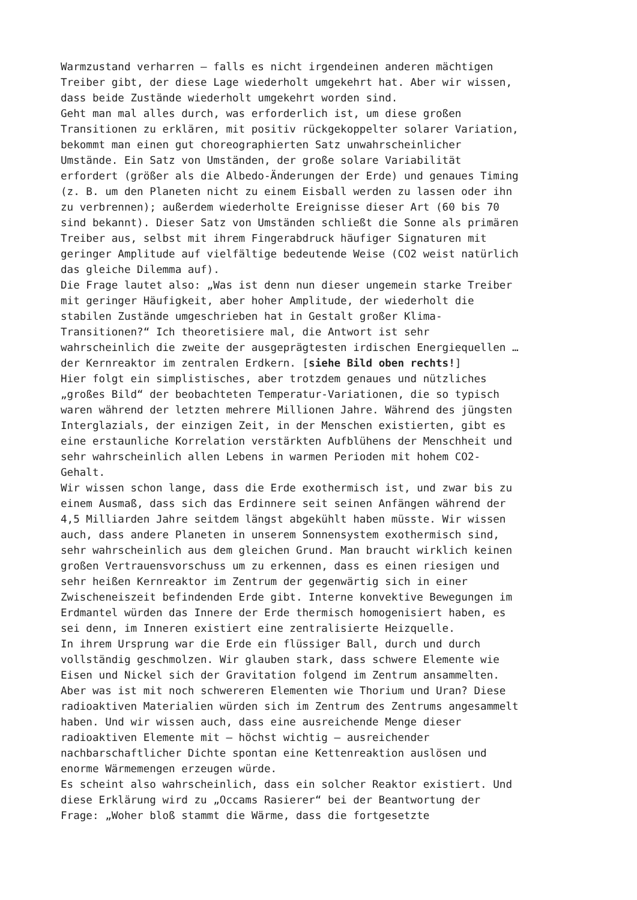Warmzustand verharren – falls es nicht irgendeinen anderen mächtigen Treiber gibt, der diese Lage wiederholt umgekehrt hat. Aber wir wissen, dass beide Zustände wiederholt umgekehrt worden sind.
Geht man mal alles durch, was erforderlich ist, um diese großen Transitionen zu erklären, mit positiv rückgekoppelter solarer Variation, bekommt man einen gut choreographierten Satz unwahrscheinlicher Umstände. Ein Satz von Umständen, der große solare Variabilität erfordert (größer als die Albedo-Änderungen der Erde) und genaues Timing (z. B. um den Planeten nicht zu einem Eisball werden zu lassen oder ihn zu verbrennen); außerdem wiederholte Ereignisse dieser Art (60 bis 70 sind bekannt). Dieser Satz von Umständen schließt die Sonne als primären Treiber aus, selbst mit ihrem Fingerabdruck häufiger Signaturen mit geringer Amplitude auf vielfältige bedeutende Weise (CO2 weist natürlich das gleiche Dilemma auf).
Die Frage lautet also: „Was ist denn nun dieser ungemein starke Treiber mit geringer Häufigkeit, aber hoher Amplitude, der wiederholt die stabilen Zustände umgeschrieben hat in Gestalt großer Klima- Transitionen?“ Ich theoretisiere mal, die Antwort ist sehr wahrscheinlich die zweite der ausgeprägtesten irdischen Energiequellen … der Kernreaktor im zentralen Erdkern. [siehe Bild oben rechts!]
Hier folgt ein simplistisches, aber trotzdem genaues und nützliches „großes Bild“ der beobachteten Temperatur-Variationen, die so typisch waren während der letzten mehrere Millionen Jahre. Während des jüngsten Interglazials, der einzigen Zeit, in der Menschen existierten, gibt es eine erstaunliche Korrelation verstärkten Aufblühens der Menschheit und sehr wahrscheinlich allen Lebens in warmen Perioden mit hohem CO2- Gehalt.
Wir wissen schon lange, dass die Erde exothermisch ist, und zwar bis zu einem Ausmaß, dass sich das Erdinnere seit seinen Anfängen während der 4,5 Milliarden Jahre seitdem längst abgekühlt haben müsste. Wir wissen auch, dass andere Planeten in unserem Sonnensystem exothermisch sind, sehr wahrscheinlich aus dem gleichen Grund. Man braucht wirklich keinen großen Vertrauensvorschuss um zu erkennen, dass es einen riesigen und sehr heißen Kernreaktor im Zentrum der gegenwärtig sich in einer Zwischeneiszeit befindenden Erde gibt. Interne konvektive Bewegungen im Erdmantel würden das Innere der Erde thermisch homogenisiert haben, es sei denn, im Inneren existiert eine zentralisierte Heizquelle.
In ihrem Ursprung war die Erde ein flüssiger Ball, durch und durch vollständig geschmolzen. Wir glauben stark, dass schwere Elemente wie Eisen und Nickel sich der Gravitation folgend im Zentrum ansammelten. Aber was ist mit noch schwereren Elementen wie Thorium und Uran? Diese radioaktiven Materialien würden sich im Zentrum des Zentrums angesammelt haben. Und wir wissen auch, dass eine ausreichende Menge dieser radioaktiven Elemente mit – höchst wichtig – ausreichender nachbarschaftlicher Dichte spontan eine Kettenreaktion auslösen und enorme Wärmemengen erzeugen würde.
Es scheint also wahrscheinlich, dass ein solcher Reaktor existiert. Und diese Erklärung wird zu „Occams Rasierer“ bei der Beantwortung der Frage: „Woher bloß stammt die Wärme, dass die fortgesetzte